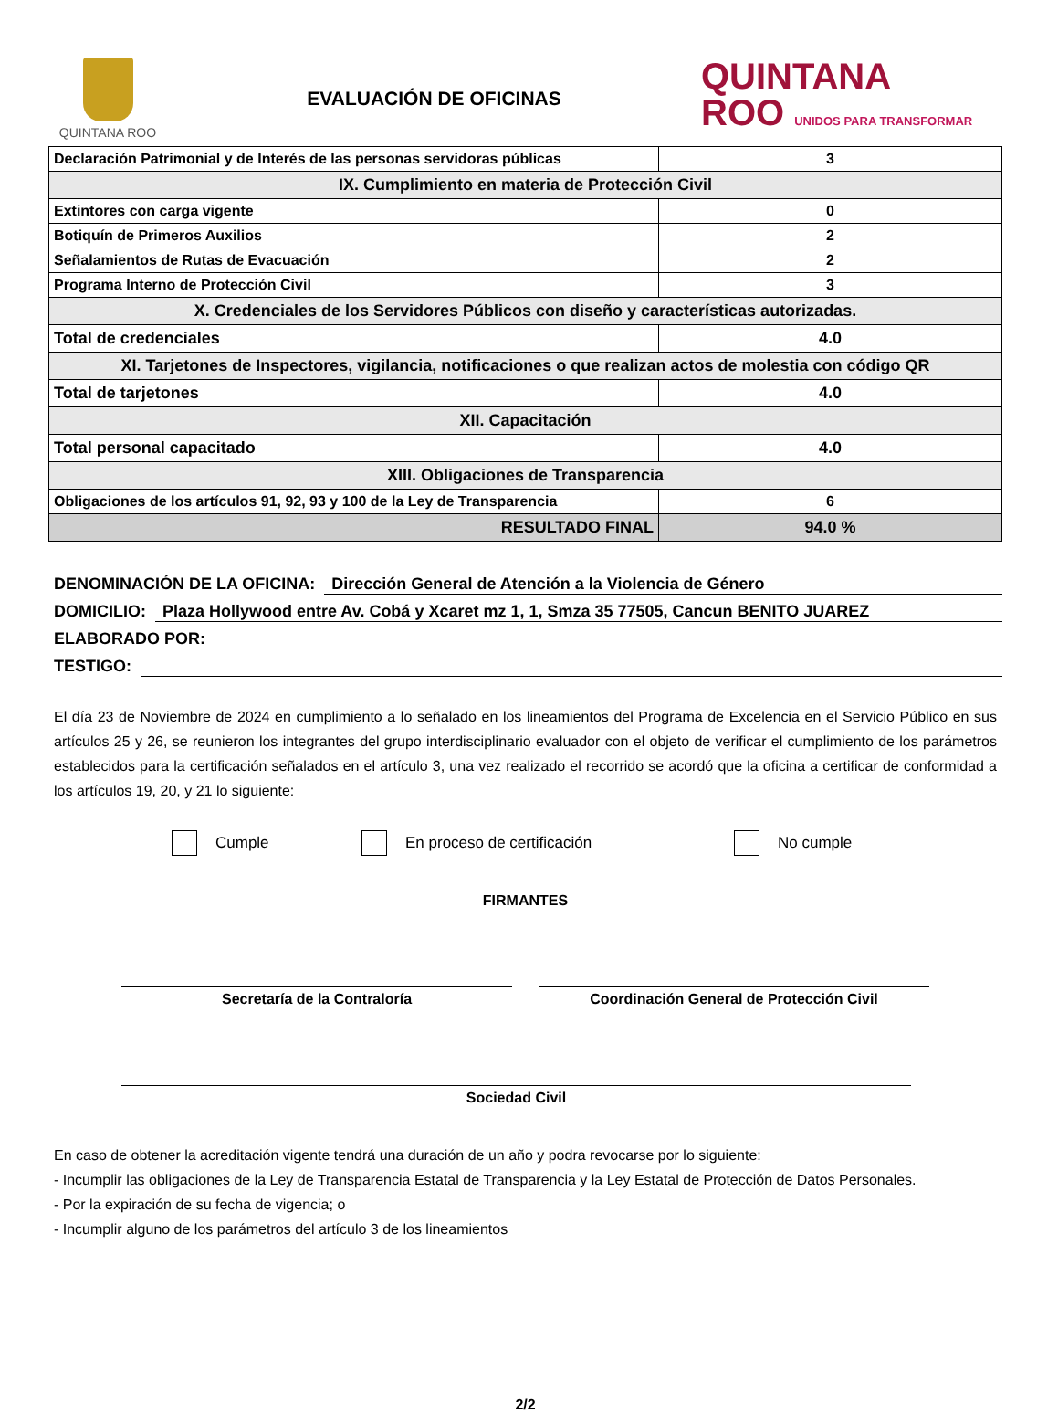QUINTANA ROO
EVALUACIÓN DE OFICINAS
QUINTANA
ROO UNIDOS PARA TRANSFORMAR
| Declaración Patrimonial y de Interés de las personas servidoras públicas | 3 |
| IX. Cumplimiento en materia de Protección Civil | |
| Extintores con carga vigente | 0 |
| Botiquín de Primeros Auxilios | 2 |
| Señalamientos de Rutas de Evacuación | 2 |
| Programa Interno de Protección Civil | 3 |
| X. Credenciales de los Servidores Públicos con diseño y características autorizadas. | |
| Total de credenciales | 4.0 |
| XI. Tarjetones de Inspectores, vigilancia, notificaciones o que realizan actos de molestia con código QR | |
| Total de tarjetones | 4.0 |
| XII. Capacitación | |
| Total personal capacitado | 4.0 |
| XIII. Obligaciones de Transparencia | |
| Obligaciones de los artículos 91, 92, 93 y 100 de la Ley de Transparencia | 6 |
| RESULTADO FINAL | 94.0 % |
DENOMINACIÓN DE LA OFICINA: Dirección General de Atención a la Violencia de Género
DOMICILIO: Plaza Hollywood entre Av. Cobá y Xcaret mz 1, 1, Smza 35 77505, Cancun BENITO JUAREZ
ELABORADO POR:
TESTIGO:
El día 23 de Noviembre de 2024 en cumplimiento a lo señalado en los lineamientos del Programa de Excelencia en el Servicio Público en sus artículos 25 y 26, se reunieron los integrantes del grupo interdisciplinario evaluador con el objeto de verificar el cumplimiento de los parámetros establecidos para la certificación señalados en el artículo 3, una vez realizado el recorrido se acordó que la oficina a certificar de conformidad a los artículos 19, 20, y 21 lo siguiente:
Cumple En proceso de certificación No cumple
FIRMANTES
Secretaría de la Contraloría Coordinación General de Protección Civil
Sociedad Civil
En caso de obtener la acreditación vigente tendrá una duración de un año y podra revocarse por lo siguiente:
- Incumplir las obligaciones de la Ley de Transparencia Estatal de Transparencia y la Ley Estatal de Protección de Datos Personales.
- Por la expiración de su fecha de vigencia; o
- Incumplir alguno de los parámetros del artículo 3 de los lineamientos
2/2